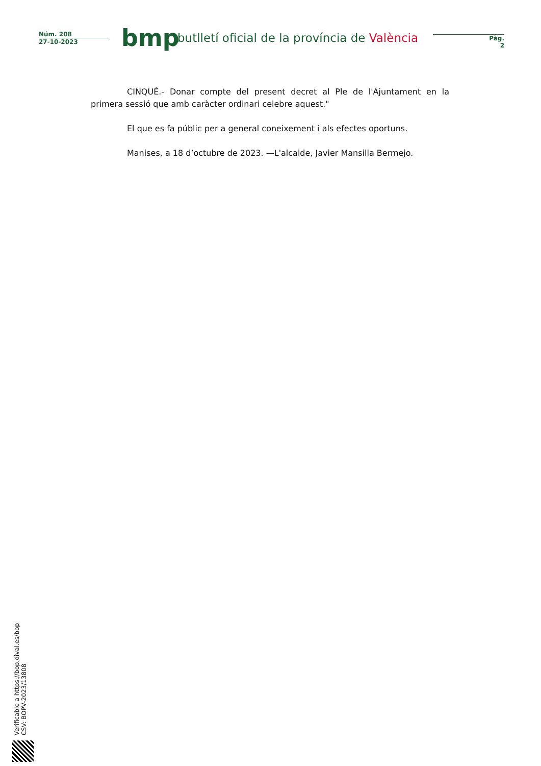Núm. 208
27-10-2023
bmp
butlletí oficial de la província de València
Pàg.
2
CINQUÈ.- Donar compte del present decret al Ple de l'Ajuntament en la primera sessió que amb caràcter ordinari celebre aquest."
El que es fa públic per a general coneixement i als efectes oportuns.
Manises, a 18 d’octubre de 2023. —L'alcalde, Javier Mansilla Bermejo.
Verificable a https://bop.dival.es/bop
CSV: BOPV-2023/13808